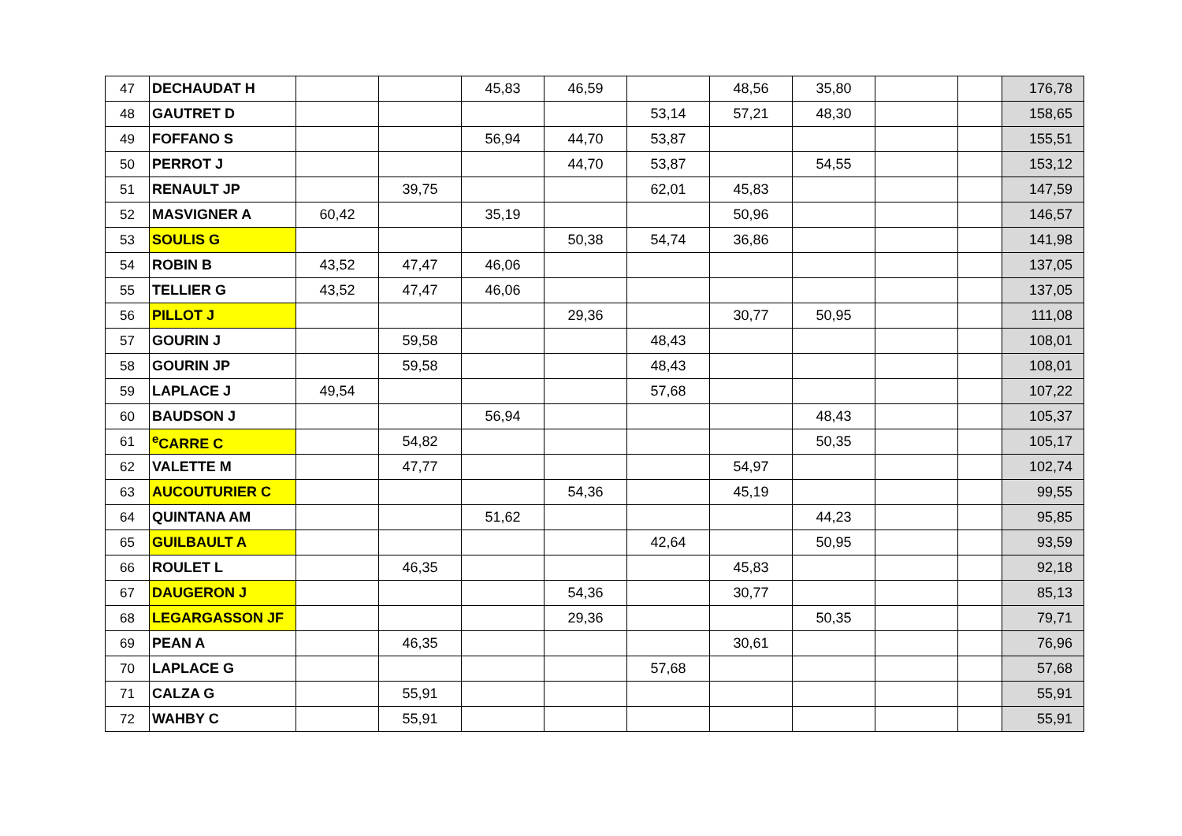| 47 | DECHAUDAT H | | | 45,83 | 46,59 | | 48,56 | 35,80 | | | 176,78 |
| 48 | GAUTRET D | | | | | 53,14 | 57,21 | 48,30 | | | 158,65 |
| 49 | FOFFANO S | | | 56,94 | 44,70 | 53,87 | | | | | 155,51 |
| 50 | PERROT J | | | | 44,70 | 53,87 | | 54,55 | | | 153,12 |
| 51 | RENAULT JP | | 39,75 | | | 62,01 | 45,83 | | | | 147,59 |
| 52 | MASVIGNER A | 60,42 | | 35,19 | | | 50,96 | | | | 146,57 |
| 53 | SOULIS G | | | | 50,38 | 54,74 | 36,86 | | | | 141,98 |
| 54 | ROBIN B | 43,52 | 47,47 | 46,06 | | | | | | | 137,05 |
| 55 | TELLIER G | 43,52 | 47,47 | 46,06 | | | | | | | 137,05 |
| 56 | PILLOT J | | | | 29,36 | | 30,77 | 50,95 | | | 111,08 |
| 57 | GOURIN J | | 59,58 | | | 48,43 | | | | | 108,01 |
| 58 | GOURIN JP | | 59,58 | | | 48,43 | | | | | 108,01 |
| 59 | LAPLACE J | 49,54 | | | | 57,68 | | | | | 107,22 |
| 60 | BAUDSON J | | | 56,94 | | | | 48,43 | | | 105,37 |
| 61 | <sup>e</sup> CARRE C | | 54,82 | | | | | 50,35 | | | 105,17 |
| 62 | VALETTE M | | 47,77 | | | | 54,97 | | | | 102,74 |
| 63 | AUCOUTURIER C | | | | 54,36 | | 45,19 | | | | 99,55 |
| 64 | QUINTANA AM | | | 51,62 | | | | 44,23 | | | 95,85 |
| 65 | GUILBAULT A | | | | | 42,64 | | 50,95 | | | 93,59 |
| 66 | ROULET L | | 46,35 | | | | 45,83 | | | | 92,18 |
| 67 | DAUGERON J | | | | 54,36 | | 30,77 | | | | 85,13 |
| 68 | LEGARGASSON JF | | | | 29,36 | | | 50,35 | | | 79,71 |
| 69 | PEAN A | | 46,35 | | | | 30,61 | | | | 76,96 |
| 70 | LAPLACE G | | | | | 57,68 | | | | | 57,68 |
| 71 | CALZA G | | 55,91 | | | | | | | | 55,91 |
| 72 | WAHBY C | | 55,91 | | | | | | | | 55,91 |